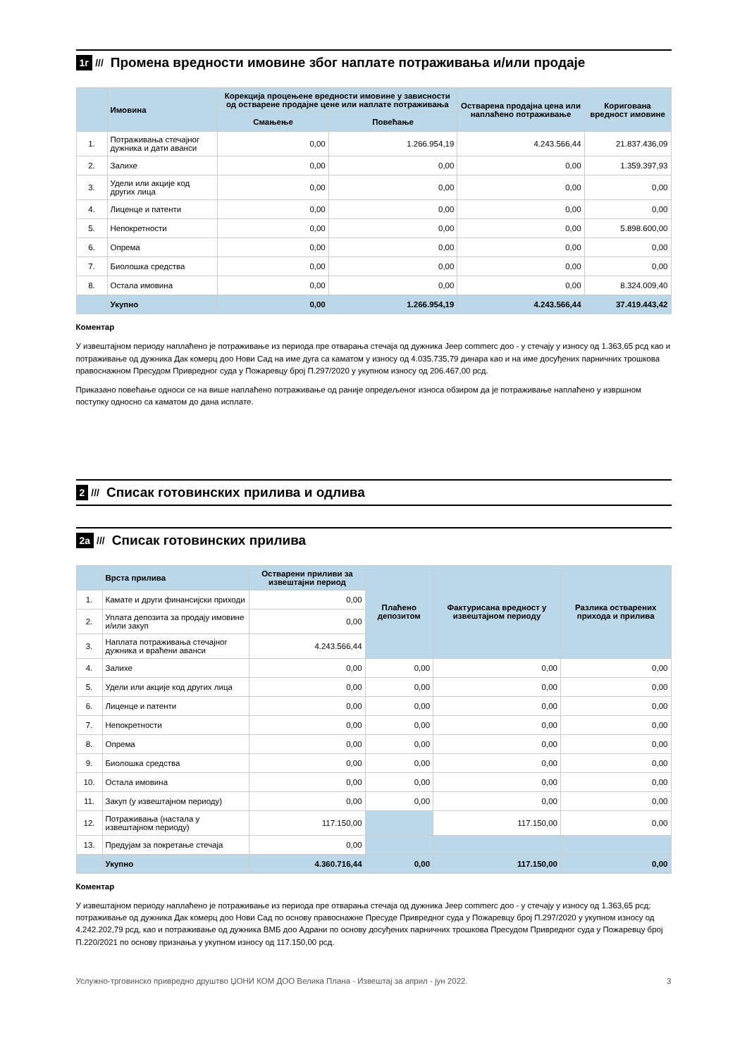1г /// Промена вредности имовине због наплате потраживања и/или продаје
| | Имовина | Корекција процењене вредности имовине у зависности од остварене продајне цене или наплате потраживања | | Остварена продајна цена или наплаћено потраживање | Коригована вредност имовине |
| --- | --- | --- | --- | --- | --- |
| | | Смањење | Повећање | | |
| 1. | Потраживања стечајног дужника и дати аванси | 0,00 | 1.266.954,19 | 4.243.566,44 | 21.837.436,09 |
| 2. | Залихе | 0,00 | 0,00 | 0,00 | 1.359.397,93 |
| 3. | Удели или акције код других лица | 0,00 | 0,00 | 0,00 | 0,00 |
| 4. | Лиценце и патенти | 0,00 | 0,00 | 0,00 | 0,00 |
| 5. | Непокретности | 0,00 | 0,00 | 0,00 | 5.898.600,00 |
| 6. | Опрема | 0,00 | 0,00 | 0,00 | 0,00 |
| 7. | Биолошка средства | 0,00 | 0,00 | 0,00 | 0,00 |
| 8. | Остала имовина | 0,00 | 0,00 | 0,00 | 8.324.009,40 |
| | Укупно | 0,00 | 1.266.954,19 | 4.243.566,44 | 37.419.443,42 |
Коментар
У извештајном периоду наплаћено је потраживање из периода пре отварања стечаја од дужника Јеер commerc доо - у стечају у износу од 1.363,65 рсд као и потраживање од дужника Дак комерц доо Нови Сад на име дуга са каматом у износу од 4.035.735,79 динара као и на име досуђених парничних трошкова правоснажном Пресудом Привредног суда у Пожаревцу број П.297/2020 у укупном износу од 206.467,00 рсд.
Приказано повећање односи се на више наплаћено потраживање од раније опредељеног износа обзиром да је потраживање наплаћено у извршном поступку односно са каматом до дана исплате.
2 /// Списак готовинских прилива и одлива
2а /// Списак готовинских прилива
| | Врста прилива | Остварени приливи за извештајни период | Плаћено депозитом | Фактурисана вредност у извештајном периоду | Разлика остварених прихода и прилива |
| --- | --- | --- | --- | --- | --- |
| 1. | Камате и други финансијски приходи | 0,00 | | | |
| 2. | Уплата депозита за продају имовине и/или закуп | 0,00 | | | |
| 3. | Наплата потраживања стечајног дужника и враћени аванси | 4.243.566,44 | | | |
| 4. | Залихе | 0,00 | 0,00 | 0,00 | 0,00 |
| 5. | Удели или акције код других лица | 0,00 | 0,00 | 0,00 | 0,00 |
| 6. | Лиценце и патенти | 0,00 | 0,00 | 0,00 | 0,00 |
| 7. | Непокретности | 0,00 | 0,00 | 0,00 | 0,00 |
| 8. | Опрема | 0,00 | 0,00 | 0,00 | 0,00 |
| 9. | Биолошка средства | 0,00 | 0,00 | 0,00 | 0,00 |
| 10. | Остала имовина | 0,00 | 0,00 | 0,00 | 0,00 |
| 11. | Закуп (у извештајном периоду) | 0,00 | 0,00 | 0,00 | 0,00 |
| 12. | Потраживања (настала у извештајном периоду) | 117.150,00 | | 117.150,00 | 0,00 |
| 13. | Предујам за покретање стечаја | 0,00 | | | |
| | Укупно | 4.360.716,44 | 0,00 | 117.150,00 | 0,00 |
Коментар
У извештајном периоду наплаћено је потраживање из периода пре отварања стечаја од дужника Јеер commerc доо - у стечају у износу од 1.363,65 рсд; потраживање од дужника Дак комерц доо Нови Сад по основу правоснажне Пресуде Привредног суда у Пожаревцу број П.297/2020 у укупном износу од 4.242.202,79 рсд, као и потраживање од дужника ВМБ доо Адрани по основу досуђених парничних трошкова Пресудом Привредног суда у Пожаревцу број П.220/2021 по основу признања у укупном износу од 117.150,00 рсд.
Услужно-трговинско привредно друштво ЏОНИ КОМ ДОО Велика Плана - Извештај за април - јун 2022. 3